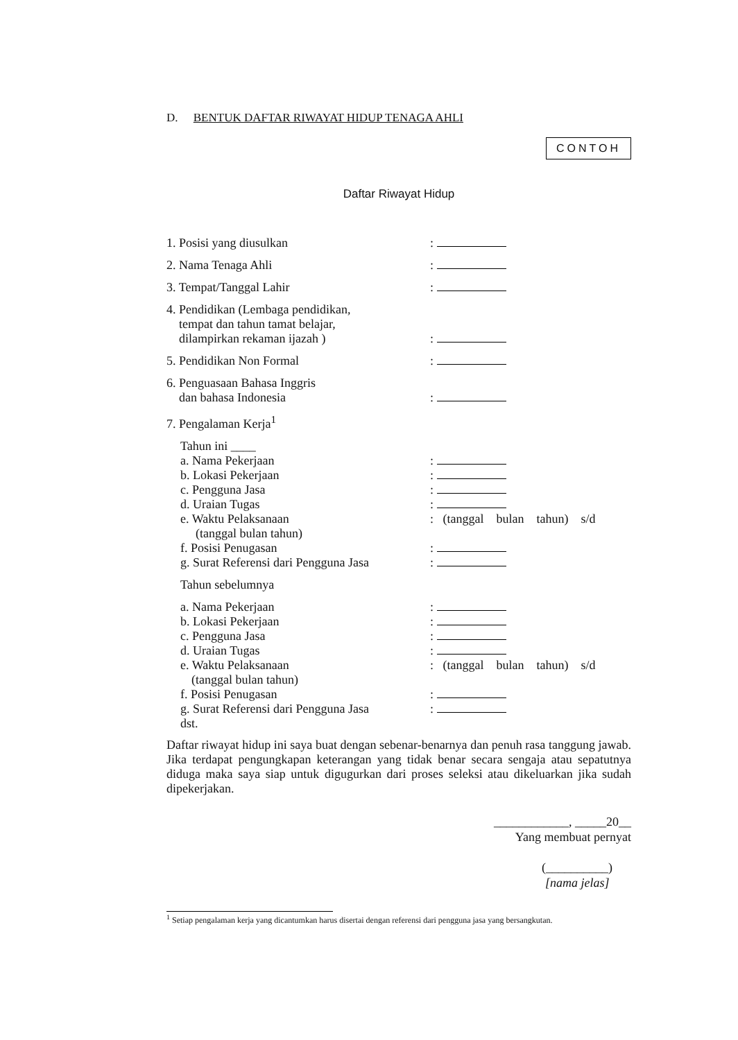D. BENTUK DAFTAR RIWAYAT HIDUP TENAGA AHLI
CONTOH
Daftar Riwayat Hidup
1. Posisi yang diusulkan :
2. Nama Tenaga Ahli :
3. Tempat/Tanggal Lahir :
4. Pendidikan (Lembaga pendidikan,
tempat dan tahun tamat belajar,
dilampirkan rekaman ijazah )
:
5. Pendidikan Non Formal :
6. Penguasaan Bahasa Inggris
dan bahasa Indonesia
:
7. Pengalaman Kerja<sup>1</sup>
Tahun ini ____
a. Nama Pekerjaan :
b. Lokasi Pekerjaan :
c. Pengguna Jasa :
d. Uraian Tugas :
e. Waktu Pelaksanaan : (tanggal bulan tahun) s/d
(tanggal bulan tahun)
f. Posisi Penugasan :
g. Surat Referensi dari Pengguna Jasa
:
Tahun sebelumnya
a. Nama Pekerjaan :
b. Lokasi Pekerjaan :
c. Pengguna Jasa :
d. Uraian Tugas :
e. Waktu Pelaksanaan : (tanggal bulan tahun) s/d
(tanggal bulan tahun)
f. Posisi Penugasan :
g. Surat Referensi dari Pengguna Jasa
:
dst.
Daftar riwayat hidup ini saya buat dengan sebenar-benarnya dan penuh rasa tanggung jawab. Jika terdapat pengungkapan keterangan yang tidak benar secara sengaja atau sepatutnya diduga maka saya siap untuk digugurkan dari proses seleksi atau dikeluarkan jika sudah dipekerjakan.
____________, _____20__
Yang membuat pernyat
(__________)
[nama jelas]
<sup>1</sup> Setiap pengalaman kerja yang dicantumkan harus disertai dengan referensi dari pengguna jasa yang bersangkutan.